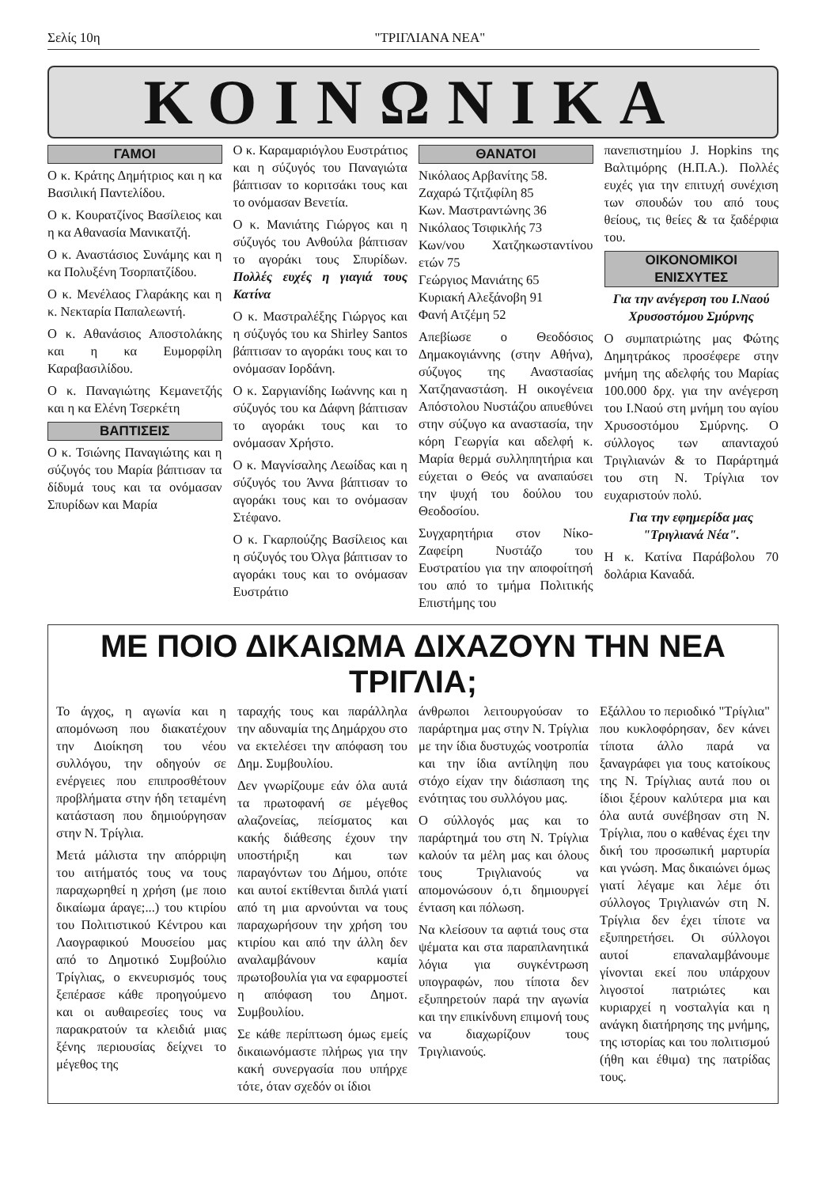Σελίς 10η "ΤΡΙΓΛΙΑΝΑ ΝΕΑ"
ΚΟΙΝΩΝΙΚΑ
ΓΑΜΟΙ
Ο κ. Κράτης Δημήτριος και η κα Βασιλική Παντελίδου.
Ο κ. Κουρατζίνος Βασίλειος και η κα Αθανασία Μανικατζή.
Ο κ. Αναστάσιος Συνάμης και η κα Πολυξένη Τσορπατζίδου.
Ο κ. Μενέλαος Γλαράκης και η κ. Νεκταρία Παπαλεωντή.
Ο κ. Αθανάσιος Αποστολάκης και η κα Ευμορφίλη Καραβασιλίδου.
Ο κ. Παναγιώτης Κεμανετζής και η κα Ελένη Τσερκέτη
ΒΑΠΤΙΣΕΙΣ
Ο κ. Τσιώνης Παναγιώτης και η σύζυγός του Μαρία βάπτισαν τα δίδυμά τους και τα ονόμασαν Σπυρίδων και Μαρία
Ο κ. Καραμαριόγλου Ευστράτιος και η σύζυγός του Παναγιώτα βάπτισαν το κοριτσάκι τους και το ονόμασαν Βενετία.
Ο κ. Μανιάτης Γιώργος και η σύζυγός του Ανθούλα βάπτισαν το αγοράκι τους Σπυρίδων. Πολλές ευχές η γιαγιά τους Κατίνα
Ο κ. Μαστραλέξης Γιώργος και η σύζυγός του κα Shirley Santos βάπτισαν το αγοράκι τους και το ονόμασαν Ιορδάνη.
Ο κ. Σαργιανίδης Ιωάννης και η σύζυγός του κα Δάφνη βάπτισαν το αγοράκι τους και το ονόμασαν Χρήστο.
Ο κ. Μαγνίσαλης Λεωίδας και η σύζυγός του Άννα βάπτισαν το αγοράκι τους και το ονόμασαν Στέφανο.
Ο κ. Γκαρπούζης Βασίλειος και η σύζυγός του Όλγα βάπτισαν το αγοράκι τους και το ονόμασαν Ευστράτιο
ΘΑΝΑΤΟΙ
Νικόλαος Αρβανίτης 58.
Ζαχαρώ Τζιτζιφίλη 85
Κων. Μαστραντώνης 36
Νικόλαος Τσιφικλής 73
Κων/νου Χατζηκωσταντίνου ετών 75
Γεώργιος Μανιάτης 65
Κυριακή Αλεξάνοβη 91
Φανή Ατζέμη 52
Απεβίωσε ο Θεοδόσιος Δημακογιάννης (στην Αθήνα), σύζυγος της Αναστασίας Χατζηαναστάση. Η οικογένεια Απόστολου Νυστάζου απυεθύνει στην σύζυγο κα αναστασία, την κόρη Γεωργία και αδελφή κ. Μαρία θερμά συλληπητήρια και εύχεται ο Θεός να αναπαύσει την ψυχή του δούλου του Θεοδοσίου.
Συγχαρητήρια στον Νίκο-Ζαφείρη Νυστάζο του Ευστρατίου για την αποφοίτησή του από το τμήμα Πολιτικής Επιστήμης του
πανεπιστημίου J. Hopkins της Βαλτιμόρης (Η.Π.Α.). Πολλές ευχές για την επιτυχή συνέχιση των σπουδών του από τους θείους, τις θείες & τα ξαδέρφια του.
ΟΙΚΟΝΟΜΙΚΟΙ
ΕΝΙΣΧΥΤΕΣ
Για την ανέγερση του Ι.Ναού Χρυσοστόμου Σμύρνης
Ο συμπατριώτης μας Φώτης Δημητράκος προσέφερε στην μνήμη της αδελφής του Μαρίας 100.000 δρχ. για την ανέγερση του Ι.Ναού στη μνήμη του αγίου Χρυσοστόμου Σμύρνης. Ο σύλλογος των απανταχού Τριγλιανών & το Παράρτημά του στη Ν. Τρίγλια τον ευχαριστούν πολύ.
Για την εφημερίδα μας "Τριγλιανά Νέα".
Η κ. Κατίνα Παράβολου 70 δολάρια Καναδά.
ΜΕ ΠΟΙΟ ΔΙΚΑΙΩΜΑ ΔΙΧΑΖΟΥΝ ΤΗΝ ΝΕΑ ΤΡΙΓΛΙΑ;
Το άγχος, η αγωνία και η απομόνωση που διακατέχουν την Διοίκηση του νέου συλλόγου, την οδηγούν σε ενέργειες που επιπροσθέτουν προβλήματα στην ήδη τεταμένη κατάσταση που δημιούργησαν στην Ν. Τρίγλια.
Μετά μάλιστα την απόρριψη του αιτήματός τους να τους παραχωρηθεί η χρήση (με ποιο δικαίωμα άραγε;...) του κτιρίου του Πολιτιστικού Κέντρου και Λαογραφικού Μουσείου μας από το Δημοτικό Συμβούλιο Τρίγλιας, ο εκνευρισμός τους ξεπέρασε κάθε προηγούμενο και οι αυθαιρεσίες τους να παρακρατούν τα κλειδιά μιας ξένης περιουσίας δείχνει το μέγεθος της
ταραχής τους και παράλληλα την αδυναμία της Δημάρχου στο να εκτελέσει την απόφαση του Δημ. Συμβουλίου.
Δεν γνωρίζουμε εάν όλα αυτά τα πρωτοφανή σε μέγεθος αλαζονείας, πείσματος και κακής διάθεσης έχουν την υποστήριξη και των παραγόντων του Δήμου, οπότε και αυτοί εκτίθενται διπλά γιατί από τη μια αρνούνται να τους παραχωρήσουν την χρήση του κτιρίου και από την άλλη δεν αναλαμβάνουν καμία πρωτοβουλία για να εφαρμοστεί η απόφαση του Δημοτ. Συμβουλίου.
Σε κάθε περίπτωση όμως εμείς δικαιωνόμαστε πλήρως για την κακή συνεργασία που υπήρχε τότε, όταν σχεδόν οι ίδιοι
άνθρωποι λειτουργούσαν το παράρτημα μας στην Ν. Τρίγλια με την ίδια δυστυχώς νοοτροπία και την ίδια αντίληψη που στόχο είχαν την διάσπαση της ενότητας του συλλόγου μας.
Ο σύλλογός μας και το παράρτημά του στη Ν. Τρίγλια καλούν τα μέλη μας και όλους τους Τριγλιανούς να απομονώσουν ό,τι δημιουργεί ένταση και πόλωση.
Να κλείσουν τα αφτιά τους στα ψέματα και στα παραπλανητικά λόγια για συγκέντρωση υπογραφών, που τίποτα δεν εξυπηρετούν παρά την αγωνία και την επικίνδυνη επιμονή τους να διαχωρίζουν τους Τριγλιανούς.
Εξάλλου το περιοδικό "Τρίγλια" που κυκλοφόρησαν, δεν κάνει τίποτα άλλο παρά να ξαναγράφει για τους κατοίκους της Ν. Τρίγλιας αυτά που οι ίδιοι ξέρουν καλύτερα μια και όλα αυτά συνέβησαν στη Ν. Τρίγλια, που ο καθένας έχει την δική του προσωπική μαρτυρία και γνώση. Μας δικαιώνει όμως γιατί λέγαμε και λέμε ότι σύλλογος Τριγλιανών στη Ν. Τρίγλια δεν έχει τίποτε να εξυπηρετήσει. Οι σύλλογοι αυτοί επαναλαμβάνουμε γίνονται εκεί που υπάρχουν λιγοστοί πατριώτες και κυριαρχεί η νοσταλγία και η ανάγκη διατήρησης της μνήμης, της ιστορίας και του πολιτισμού (ήθη και έθιμα) της πατρίδας τους.